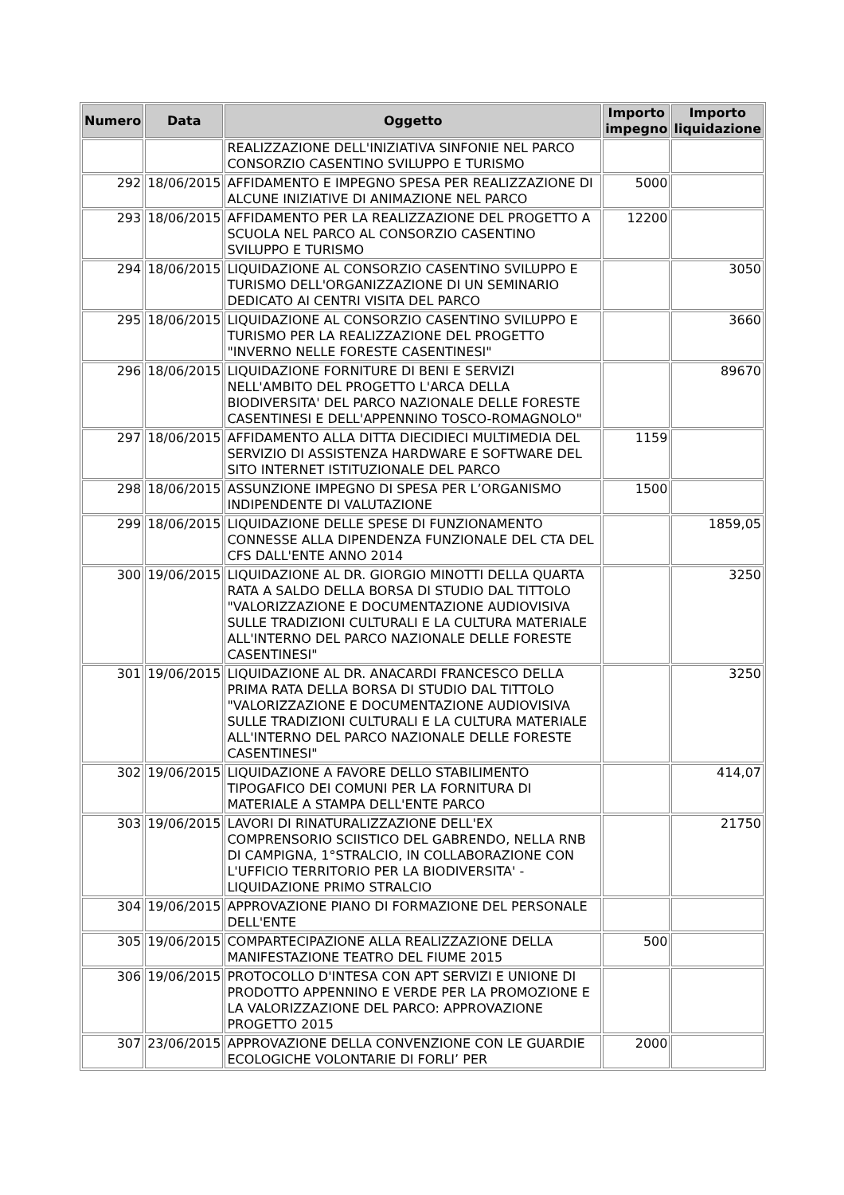| Numero | Data | Oggetto | Importo impegno | Importo liquidazione |
| --- | --- | --- | --- | --- |
| | | REALIZZAZIONE DELL'INIZIATIVA SINFONIE NEL PARCO CONSORZIO CASENTINO SVILUPPO E TURISMO | | |
| 292 | 18/06/2015 | AFFIDAMENTO E IMPEGNO SPESA PER REALIZZAZIONE DI ALCUNE INIZIATIVE DI ANIMAZIONE NEL PARCO | 5000 | |
| 293 | 18/06/2015 | AFFIDAMENTO PER LA REALIZZAZIONE DEL PROGETTO A SCUOLA NEL PARCO AL CONSORZIO CASENTINO SVILUPPO E TURISMO | 12200 | |
| 294 | 18/06/2015 | LIQUIDAZIONE AL CONSORZIO CASENTINO SVILUPPO E TURISMO DELL'ORGANIZZAZIONE DI UN SEMINARIO DEDICATO AI CENTRI VISITA DEL PARCO | | 3050 |
| 295 | 18/06/2015 | LIQUIDAZIONE AL CONSORZIO CASENTINO SVILUPPO E TURISMO PER LA REALIZZAZIONE DEL PROGETTO "INVERNO NELLE FORESTE CASENTINESI" | | 3660 |
| 296 | 18/06/2015 | LIQUIDAZIONE FORNITURE DI BENI E SERVIZI NELL'AMBITO DEL PROGETTO L'ARCA DELLA BIODIVERSITA' DEL PARCO NAZIONALE DELLE FORESTE CASENTINESI E DELL'APPENNINO TOSCO-ROMAGNOLO" | | 89670 |
| 297 | 18/06/2015 | AFFIDAMENTO ALLA DITTA DIECIDIECI MULTIMEDIA DEL SERVIZIO DI ASSISTENZA HARDWARE E SOFTWARE DEL SITO INTERNET ISTITUZIONALE DEL PARCO | 1159 | |
| 298 | 18/06/2015 | ASSUNZIONE IMPEGNO DI SPESA PER L’ORGANISMO INDIPENDENTE DI VALUTAZIONE | 1500 | |
| 299 | 18/06/2015 | LIQUIDAZIONE DELLE SPESE DI FUNZIONAMENTO CONNESSE ALLA DIPENDENZA FUNZIONALE DEL CTA DEL CFS DALL'ENTE ANNO 2014 | | 1859,05 |
| 300 | 19/06/2015 | LIQUIDAZIONE AL DR. GIORGIO MINOTTI DELLA QUARTA RATA A SALDO DELLA BORSA DI STUDIO DAL TITTOLO "VALORIZZAZIONE E DOCUMENTAZIONE AUDIOVISIVA SULLE TRADIZIONI CULTURALI E LA CULTURA MATERIALE ALL'INTERNO DEL PARCO NAZIONALE DELLE FORESTE CASENTINESI" | | 3250 |
| 301 | 19/06/2015 | LIQUIDAZIONE AL DR. ANACARDI FRANCESCO DELLA PRIMA RATA DELLA BORSA DI STUDIO DAL TITTOLO "VALORIZZAZIONE E DOCUMENTAZIONE AUDIOVISIVA SULLE TRADIZIONI CULTURALI E LA CULTURA MATERIALE ALL'INTERNO DEL PARCO NAZIONALE DELLE FORESTE CASENTINESI" | | 3250 |
| 302 | 19/06/2015 | LIQUIDAZIONE A FAVORE DELLO STABILIMENTO TIPOGAFICO DEI COMUNI PER LA FORNITURA DI MATERIALE A STAMPA DELL'ENTE PARCO | | 414,07 |
| 303 | 19/06/2015 | LAVORI DI RINATURALIZZAZIONE DELL'EX COMPRENSORIO SCIISTICO DEL GABRENDO, NELLA RNB DI CAMPIGNA, 1°STRALCIO, IN COLLABORAZIONE CON L'UFFICIO TERRITORIO PER LA BIODIVERSITA' - LIQUIDAZIONE PRIMO STRALCIO | | 21750 |
| 304 | 19/06/2015 | APPROVAZIONE PIANO DI FORMAZIONE DEL PERSONALE DELL'ENTE | | |
| 305 | 19/06/2015 | COMPARTECIPAZIONE ALLA REALIZZAZIONE DELLA MANIFESTAZIONE TEATRO DEL FIUME 2015 | 500 | |
| 306 | 19/06/2015 | PROTOCOLLO D'INTESA CON APT SERVIZI E UNIONE DI PRODOTTO APPENNINO E VERDE PER LA PROMOZIONE E LA VALORIZZAZIONE DEL PARCO: APPROVAZIONE PROGETTO 2015 | | |
| 307 | 23/06/2015 | APPROVAZIONE DELLA CONVENZIONE CON LE GUARDIE ECOLOGICHE VOLONTARIE DI FORLI’ PER | 2000 | |